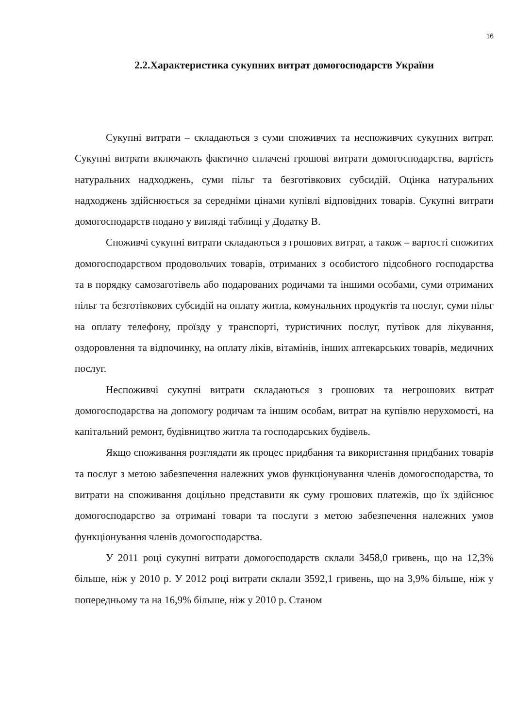16
2.2.Характеристика сукупних витрат домогосподарств України
Сукупні витрати – складаються з суми споживчих та неспоживчих сукупних витрат. Сукупні витрати включають фактично сплачені грошові витрати домогосподарства, вартість натуральних надходжень, суми пільг та безготівкових субсидій. Оцінка натуральних надходжень здійснюється за середніми цінами купівлі відповідних товарів. Сукупні витрати домогосподарств подано у вигляді таблиці у Додатку В.
Споживчі сукупні витрати складаються з грошових витрат, а також – вартості спожитих домогосподарством продовольчих товарів, отриманих з особистого підсобного господарства та в порядку самозаготівель або подарованих родичами та іншими особами, суми отриманих пільг та безготівкових субсидій на оплату житла, комунальних продуктів та послуг, суми пільг на оплату телефону, проїзду у транспорті, туристичних послуг, путівок для лікування, оздоровлення та відпочинку, на оплату ліків, вітамінів, інших аптекарських товарів, медичних послуг.
Неспоживчі сукупні витрати складаються з грошових та негрошових витрат домогосподарства на допомогу родичам та іншим особам, витрат на купівлю нерухомості, на капітальний ремонт, будівництво житла та господарських будівель.
Якщо споживання розглядати як процес придбання та використання придбаних товарів та послуг з метою забезпечення належних умов функціонування членів домогосподарства, то витрати на споживання доцільно представити як суму грошових платежів, що їх здійснює домогосподарство за отримані товари та послуги з метою забезпечення належних умов функціонування членів домогосподарства.
У 2011 році сукупні витрати домогосподарств склали 3458,0 гривень, що на 12,3% більше, ніж у 2010 р. У 2012 році витрати склали 3592,1 гривень, що на 3,9% більше, ніж у попередньому та на 16,9% більше, ніж у 2010 р. Станом